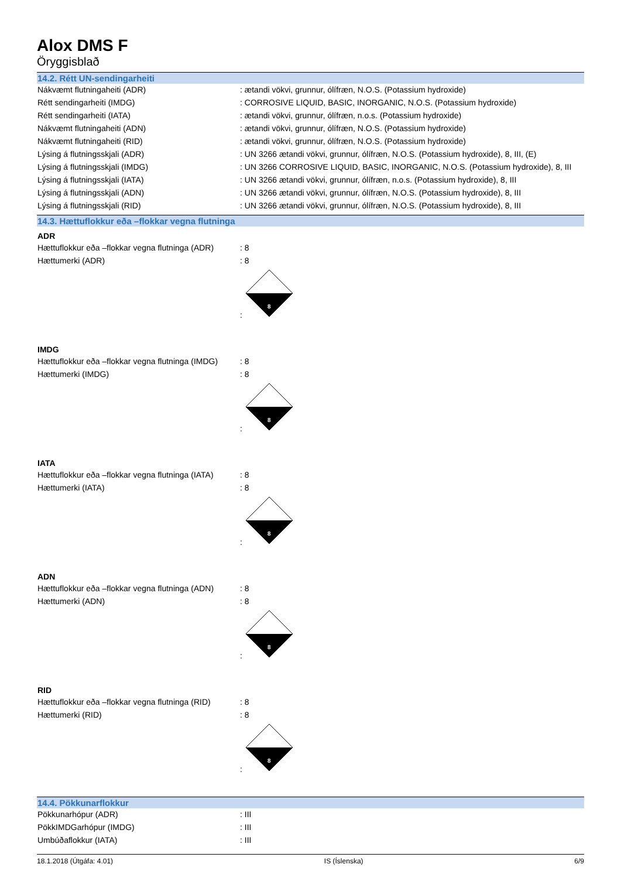Alox DMS F
Öryggisblað
14.2. Rétt UN-sendingarheiti
| Nákvæmt flutningaheiti (ADR) | : ætandi vökvi, grunnur, ólífræn, N.O.S. (Potassium hydroxide) |
| Rétt sendingarheiti (IMDG) | : CORROSIVE LIQUID, BASIC, INORGANIC, N.O.S. (Potassium hydroxide) |
| Rétt sendingarheiti (IATA) | : ætandi vökvi, grunnur, ólífræn, n.o.s. (Potassium hydroxide) |
| Nákvæmt flutningaheiti (ADN) | : ætandi vökvi, grunnur, ólífræn, N.O.S. (Potassium hydroxide) |
| Nákvæmt flutningaheiti (RID) | : ætandi vökvi, grunnur, ólífræn, N.O.S. (Potassium hydroxide) |
| Lýsing á flutningsskjali (ADR) | : UN 3266 ætandi vökvi, grunnur, ólífræn, N.O.S. (Potassium hydroxide), 8, III, (E) |
| Lýsing á flutningsskjali (IMDG) | : UN 3266 CORROSIVE LIQUID, BASIC, INORGANIC, N.O.S. (Potassium hydroxide), 8, III |
| Lýsing á flutningsskjali (IATA) | : UN 3266 ætandi vökvi, grunnur, ólífræn, n.o.s. (Potassium hydroxide), 8, III |
| Lýsing á flutningsskjali (ADN) | : UN 3266 ætandi vökvi, grunnur, ólífræn, N.O.S. (Potassium hydroxide), 8, III |
| Lýsing á flutningsskjali (RID) | : UN 3266 ætandi vökvi, grunnur, ólífræn, N.O.S. (Potassium hydroxide), 8, III |
14.3. Hættuflokkur eða –flokkar vegna flutninga
ADR
| Hættuflokkur eða –flokkar vegna flutninga (ADR) | : 8 |
| Hættumerki (ADR) | : 8 |
| | : 8 |
IMDG
| Hættuflokkur eða –flokkar vegna flutninga (IMDG) | : 8 |
| Hættumerki (IMDG) | : 8 |
| | : 8 |
IATA
| Hættuflokkur eða –flokkar vegna flutninga (IATA) | : 8 |
| Hættumerki (IATA) | : 8 |
| | : 8 |
ADN
| Hættuflokkur eða –flokkar vegna flutninga (ADN) | : 8 |
| Hættumerki (ADN) | : 8 |
| | : 8 |
RID
| Hættuflokkur eða –flokkar vegna flutninga (RID) | : 8 |
| Hættumerki (RID) | : 8 |
| | : 8 |
14.4. Pökkunarflokkur
| Pökkunarhópur (ADR) | : III |
| PökkIMDGarhópur (IMDG) | : III |
| Umbúðaflokkur (IATA) | : III |
18.1.2018 (Útgáfa: 4.01) IS (Íslenska) 6/9